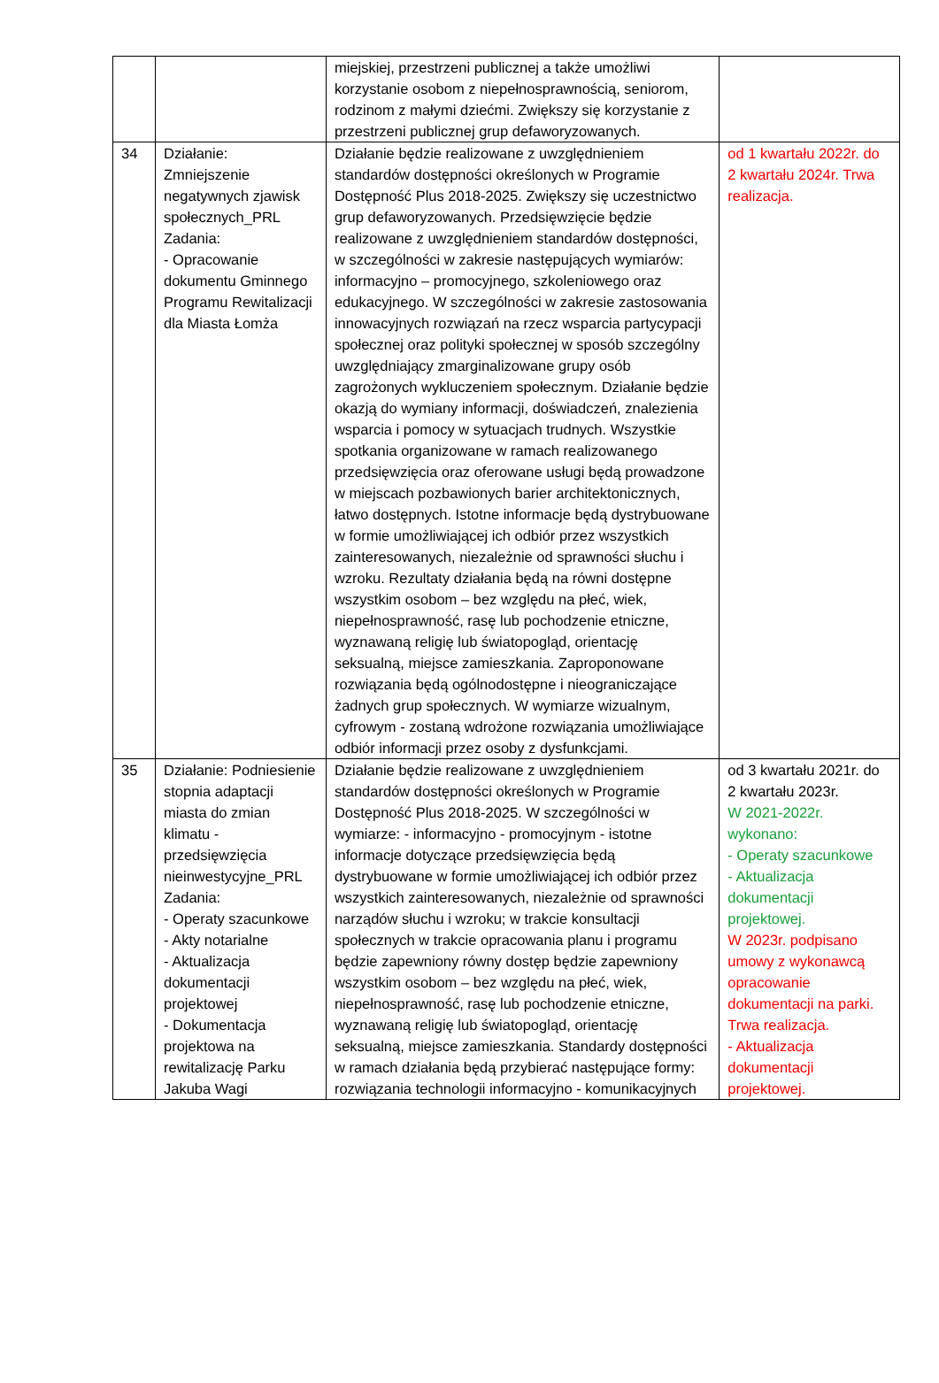| | | miejskiej, przestrzeni publicznej a także umożliwi korzystanie osobom z niepełnosprawnością, seniorom, rodzinom z małymi dziećmi. Zwiększy się korzystanie z przestrzeni publicznej grup defaworyzowanych. | |
| 34 | Działanie: Zmniejszenie negatywnych zjawisk społecznych_PRL Zadania: - Opracowanie dokumentu Gminnego Programu Rewitalizacji dla Miasta Łomża | Działanie będzie realizowane z uwzględnieniem standardów dostępności określonych w Programie Dostępność Plus 2018-2025. Zwiększy się uczestnictwo grup defaworyzowanych. Przedsięwzięcie będzie realizowane z uwzględnieniem standardów dostępności, w szczególności w zakresie następujących wymiarów: informacyjno – promocyjnego, szkoleniowego oraz edukacyjnego. W szczególności w zakresie zastosowania innowacyjnych rozwiązań na rzecz wsparcia partycypacji społecznej oraz polityki społecznej w sposób szczególny uwzględniający zmarginalizowane grupy osób zagrożonych wykluczeniem społecznym. Działanie będzie okazją do wymiany informacji, doświadczeń, znalezienia wsparcia i pomocy w sytuacjach trudnych. Wszystkie spotkania organizowane w ramach realizowanego przedsięwzięcia oraz oferowane usługi będą prowadzone w miejscach pozbawionych barier architektonicznych, łatwo dostępnych. Istotne informacje będą dystrybuowane w formie umożliwiającej ich odbiór przez wszystkich zainteresowanych, niezależnie od sprawności słuchu i wzroku. Rezultaty działania będą na równi dostępne wszystkim osobom – bez względu na płeć, wiek, niepełnosprawność, rasę lub pochodzenie etniczne, wyznawaną religię lub światopogląd, orientację seksualną, miejsce zamieszkania. Zaproponowane rozwiązania będą ogólnodostępne i nieograniczające żadnych grup społecznych. W wymiarze wizualnym, cyfrowym - zostaną wdrożone rozwiązania umożliwiające odbiór informacji przez osoby z dysfunkcjami. | od 1 kwartału 2022r. do 2 kwartału 2024r. Trwa realizacja. |
| 35 | Działanie: Podniesienie stopnia adaptacji miasta do zmian klimatu - przedsięwzięcia nieinwestycyjne_PRL Zadania: - Operaty szacunkowe - Akty notarialne - Aktualizacja dokumentacji projektowej - Dokumentacja projektowa na rewitalizację Parku Jakuba Wagi | Działanie będzie realizowane z uwzględnieniem standardów dostępności określonych w Programie Dostępność Plus 2018-2025. W szczególności w wymiarze: - informacyjno - promocyjnym - istotne informacje dotyczące przedsięwzięcia będą dystrybuowane w formie umożliwiającej ich odbiór przez wszystkich zainteresowanych, niezależnie od sprawności narządów słuchu i wzroku; w trakcie konsultacji społecznych w trakcie opracowania planu i programu będzie zapewniony równy dostęp będzie zapewniony wszystkim osobom – bez względu na płeć, wiek, niepełnosprawność, rasę lub pochodzenie etniczne, wyznawaną religię lub światopogląd, orientację seksualną, miejsce zamieszkania. Standardy dostępności w ramach działania będą przybierać następujące formy: rozwiązania technologii informacyjno - komunikacyjnych | od 3 kwartału 2021r. do 2 kwartału 2023r. W 2021-2022r. wykonano: - Operaty szacunkowe - Aktualizacja dokumentacji projektowej. W 2023r. podpisano umowy z wykonawcą opracowanie dokumentacji na parki. Trwa realizacja. - Aktualizacja dokumentacji projektowej. |